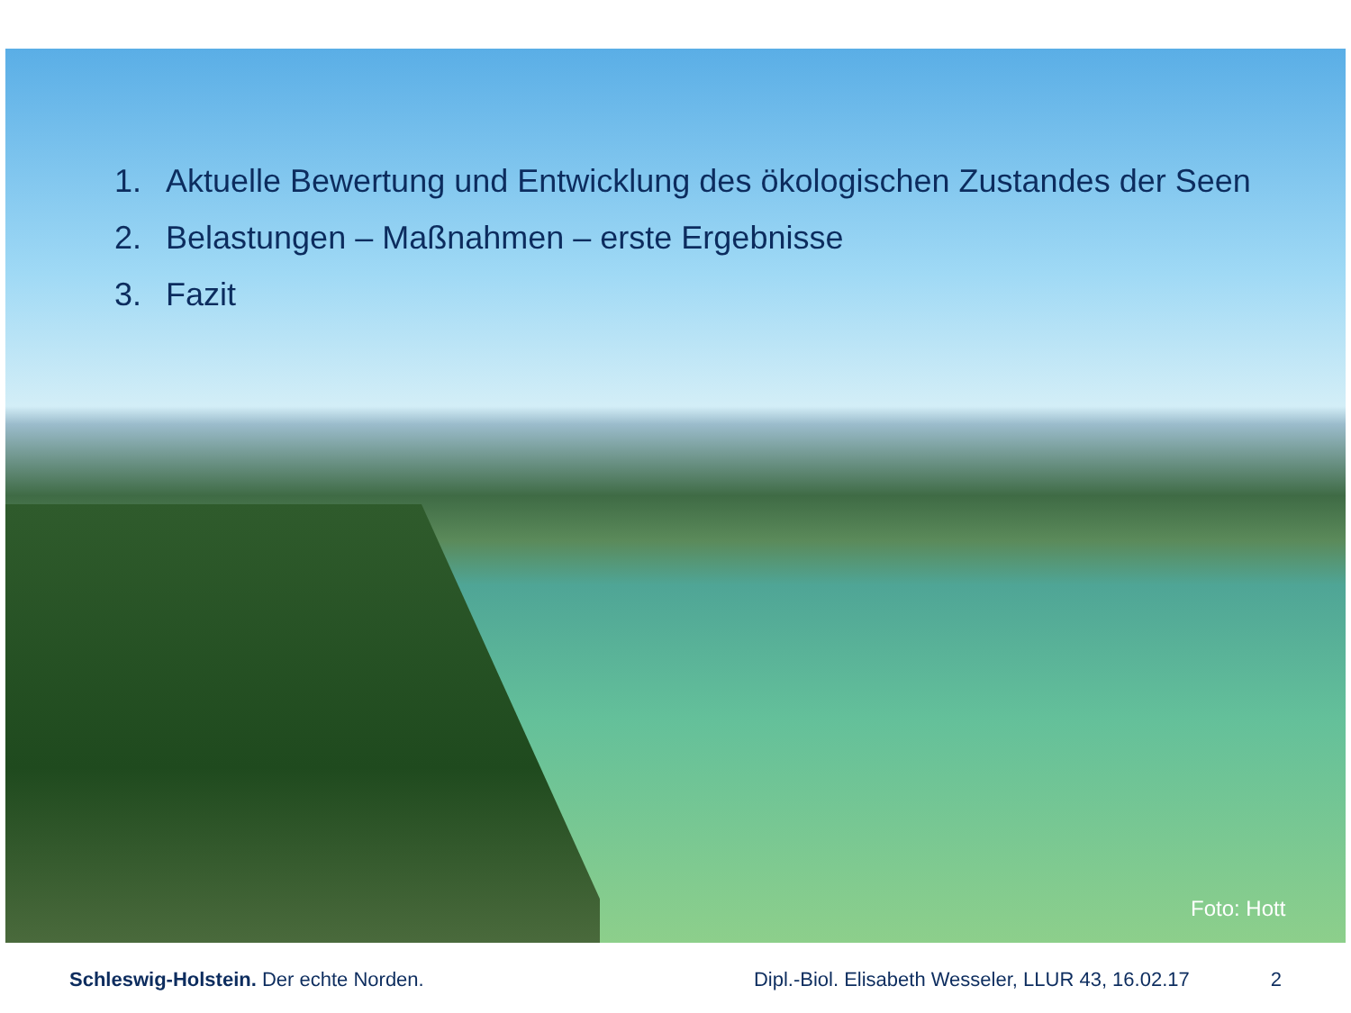1. Aktuelle Bewertung und Entwicklung des ökologischen Zustandes der Seen
2. Belastungen – Maßnahmen – erste Ergebnisse
3. Fazit
Foto: Hott
Schleswig-Holstein. Der echte Norden.
Dipl.-Biol. Elisabeth Wesseler, LLUR 43, 16.02.17
2